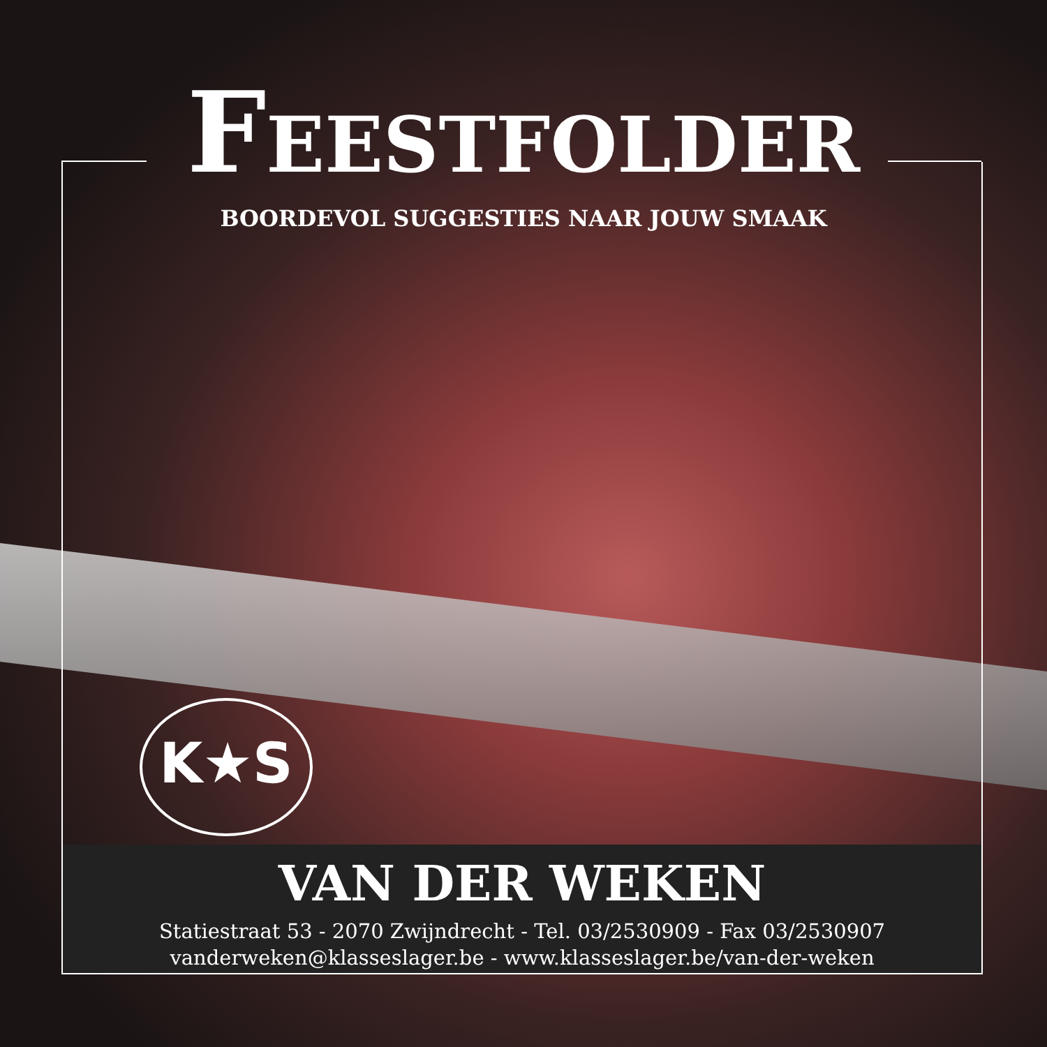FEESTFOLDER
BOORDEVOL SUGGESTIES NAAR JOUW SMAAK
K★S
VAN DER WEKEN
Statiestraat 53 - 2070 Zwijndrecht - Tel. 03/2530909 - Fax 03/2530907
vanderweken@klasseslager.be - www.klasseslager.be/van-der-weken